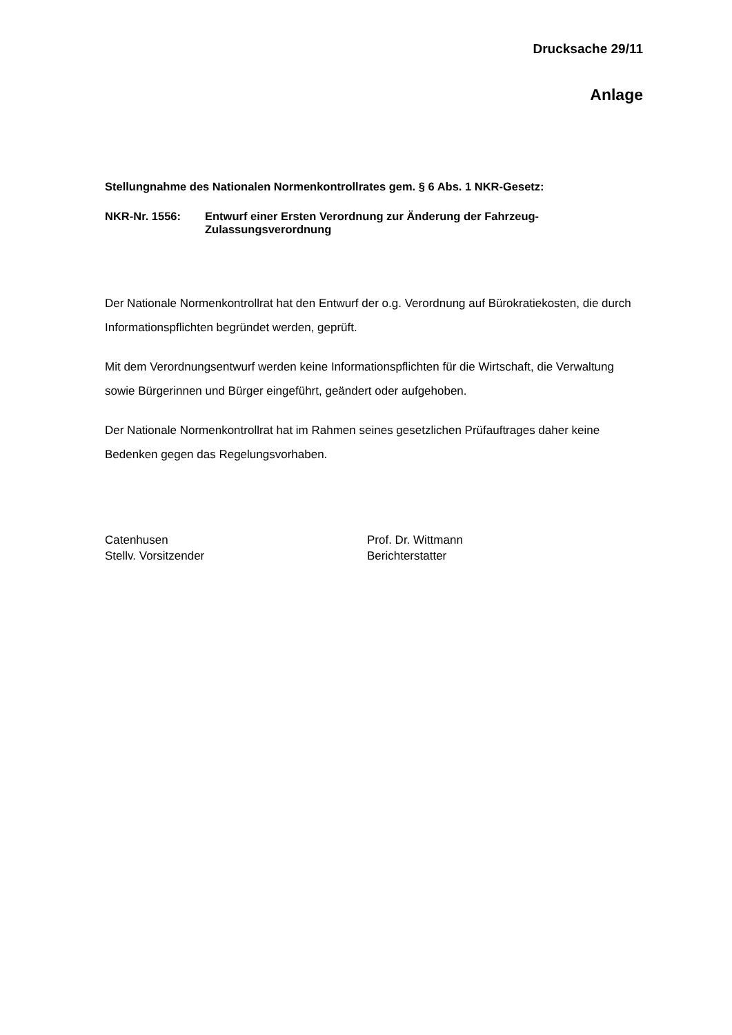Drucksache 29/11
Anlage
Stellungnahme des Nationalen Normenkontrollrates gem. § 6 Abs. 1 NKR-Gesetz:
NKR-Nr. 1556: Entwurf einer Ersten Verordnung zur Änderung der Fahrzeug-
Zulassungsverordnung
Der Nationale Normenkontrollrat hat den Entwurf der o.g. Verordnung auf Bürokratiekosten, die durch Informationspflichten begründet werden, geprüft.
Mit dem Verordnungsentwurf werden keine Informationspflichten für die Wirtschaft, die Verwaltung sowie Bürgerinnen und Bürger eingeführt, geändert oder aufgehoben.
Der Nationale Normenkontrollrat hat im Rahmen seines gesetzlichen Prüfauftrages daher keine Bedenken gegen das Regelungsvorhaben.
Catenhusen
Stellv. Vorsitzender
Prof. Dr. Wittmann
Berichterstatter